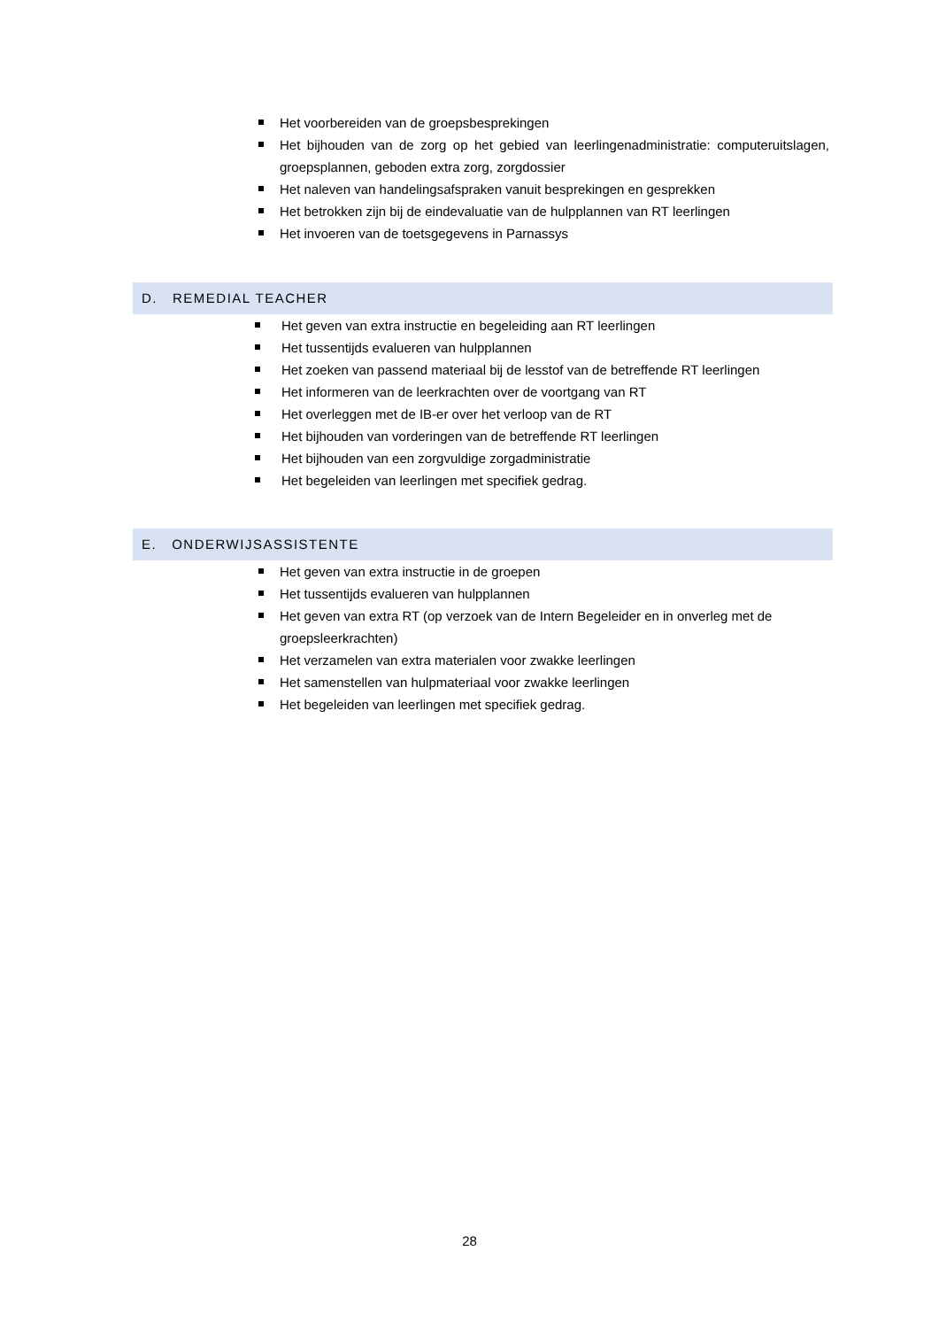Het voorbereiden van de groepsbesprekingen
Het bijhouden van de zorg op het gebied van leerlingenadministratie: computeruitslagen, groepsplannen, geboden extra zorg, zorgdossier
Het naleven van handelingsafspraken vanuit besprekingen en gesprekken
Het betrokken zijn bij de eindevaluatie van de hulpplannen van RT leerlingen
Het invoeren van de toetsgegevens in Parnassys
D. REMEDIAL TEACHER
Het geven van extra instructie en begeleiding aan RT leerlingen
Het tussentijds evalueren van hulpplannen
Het zoeken van passend materiaal bij de lesstof van de betreffende RT leerlingen
Het informeren van de leerkrachten over de voortgang van RT
Het overleggen met de IB-er over het verloop van de RT
Het bijhouden van vorderingen van de betreffende RT leerlingen
Het bijhouden van een zorgvuldige zorgadministratie
Het begeleiden van leerlingen met specifiek gedrag.
E. ONDERWIJSASSISTENTE
Het geven van extra instructie in de groepen
Het tussentijds evalueren van hulpplannen
Het geven van extra RT (op verzoek van de Intern Begeleider en in onverleg met de groepsleerkrachten)
Het verzamelen van extra materialen voor zwakke leerlingen
Het samenstellen van hulpmateriaal voor zwakke leerlingen
Het begeleiden van leerlingen met specifiek gedrag.
28